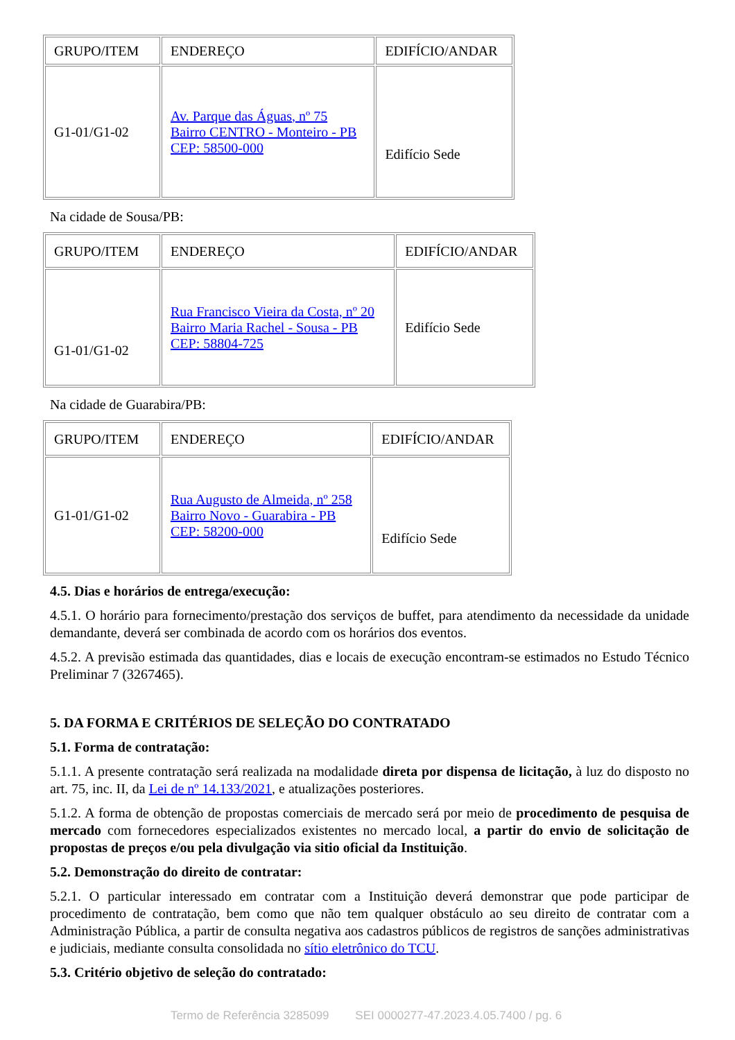| GRUPO/ITEM | ENDEREÇO | EDIFÍCIO/ANDAR |
| G1-01/G1-02 | Av. Parque das Águas, nº 75 Bairro CENTRO - Monteiro - PB CEP: 58500-000 | Edifício Sede |
Na cidade de Sousa/PB:
| GRUPO/ITEM | ENDEREÇO | EDIFÍCIO/ANDAR |
| G1-01/G1-02 | Rua Francisco Vieira da Costa, nº 20 Bairro Maria Rachel - Sousa - PB CEP: 58804-725 | Edifício Sede |
Na cidade de Guarabira/PB:
| GRUPO/ITEM | ENDEREÇO | EDIFÍCIO/ANDAR |
| G1-01/G1-02 | Rua Augusto de Almeida, nº 258 Bairro Novo - Guarabira - PB CEP: 58200-000 | Edifício Sede |
4.5. Dias e horários de entrega/execução:
4.5.1. O horário para fornecimento/prestação dos serviços de buffet, para atendimento da necessidade da unidade demandante, deverá ser combinada de acordo com os horários dos eventos.
4.5.2. A previsão estimada das quantidades, dias e locais de execução encontram-se estimados no Estudo Técnico Preliminar 7 (3267465).
5. DA FORMA E CRITÉRIOS DE SELEÇÃO DO CONTRATADO
5.1. Forma de contratação:
5.1.1. A presente contratação será realizada na modalidade direta por dispensa de licitação, à luz do disposto no art. 75, inc. II, da Lei de nº 14.133/2021, e atualizações posteriores.
5.1.2. A forma de obtenção de propostas comerciais de mercado será por meio de procedimento de pesquisa de mercado com fornecedores especializados existentes no mercado local, a partir do envio de solicitação de propostas de preços e/ou pela divulgação via sitio oficial da Instituição.
5.2. Demonstração do direito de contratar:
5.2.1. O particular interessado em contratar com a Instituição deverá demonstrar que pode participar de procedimento de contratação, bem como que não tem qualquer obstáculo ao seu direito de contratar com a Administração Pública, a partir de consulta negativa aos cadastros públicos de registros de sanções administrativas e judiciais, mediante consulta consolidada no sítio eletrônico do TCU.
5.3. Critério objetivo de seleção do contratado:
Termo de Referência 3285099 SEI 0000277-47.2023.4.05.7400 / pg. 6